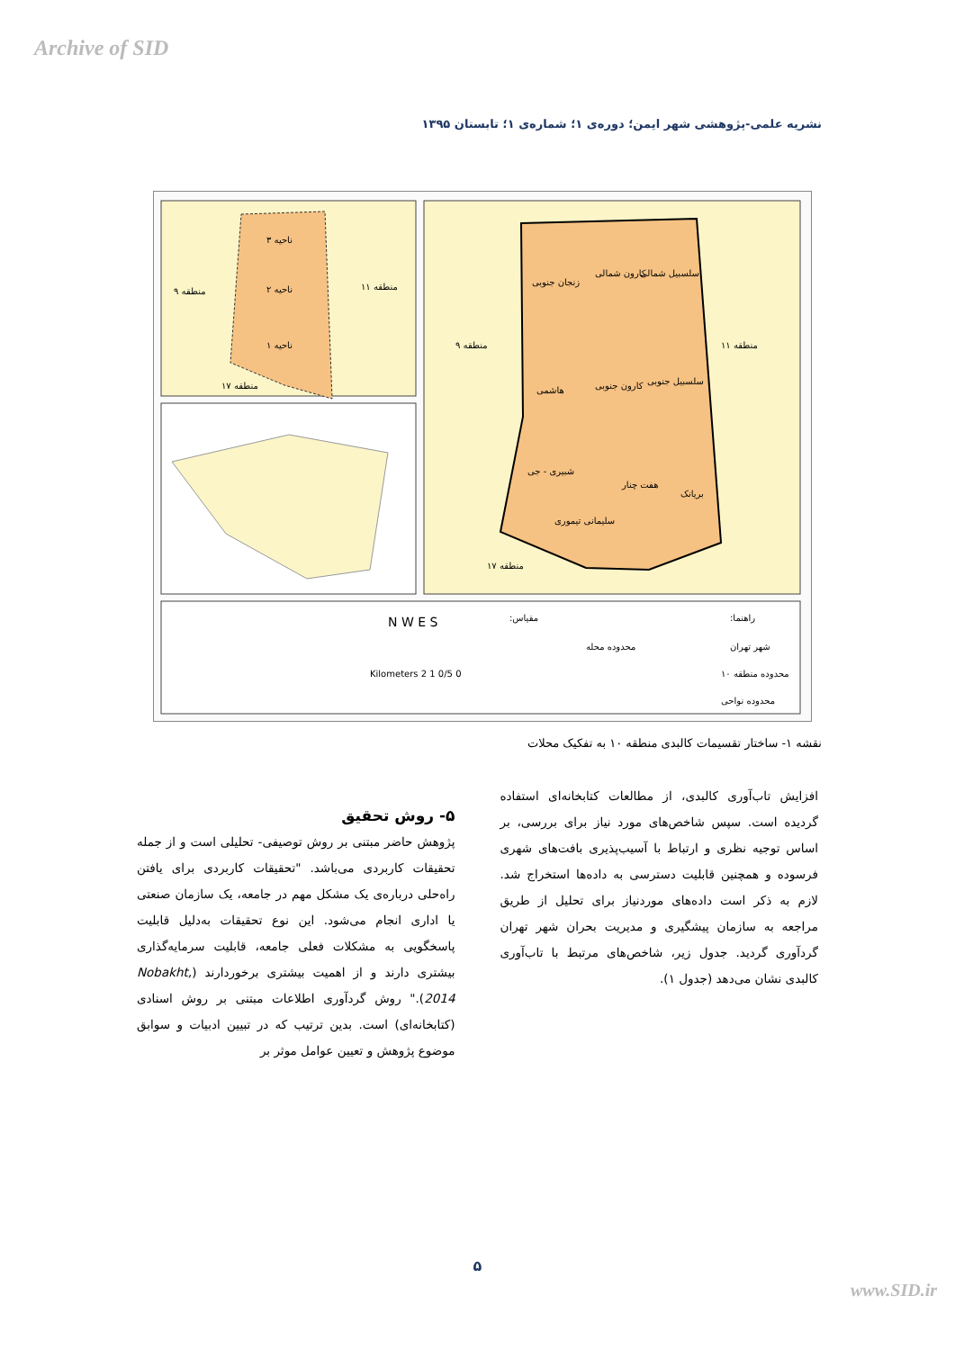Archive of SID
نشریه علمی-پژوهشی شهر ایمن؛ دوره‌ی ۱؛ شماره‌ی ۱؛ تابستان ۱۳۹۵
ناحیه ۳
ناحیه ۲
ناحیه ۱
منطقه ۹ منطقه ۱۱
منطقه ۱۷
زنجان جنوبی
کارون شمالی سلسبیل شمالی
منطقه ۹ منطقه ۱۱
هاشمی کارون جنوبی سلسبیل جنوبی
شبیری - جی
هفت چنار
بریانک
سلیمانی تیموری
منطقه ۱۷
راهنما: مقیاس:
شهر تهران محدوده محله
محدوده منطقه ۱۰
محدوده نواحی
N W E S
0 0/5 1 2 Kilometers
نقشه ۱- ساختار تقسیمات کالبدی منطقه ۱۰ به تفکیک محلات
۵- روش تحقیق
پژوهش حاضر مبتنی بر روش توصیفی- تحلیلی است و از جمله تحقیقات کاربردی می‌باشد. "تحقیقات کاربردی برای یافتن راه‌حلی درباره‌ی یک مشکل مهم در جامعه، یک سازمان صنعتی یا اداری انجام می‌شود. این نوع تحقیقات به‌دلیل قابلیت پاسخگویی به مشکلات فعلی جامعه، قابلیت سرمایه‌گذاری بیشتری دارند و از اهمیت بیشتری برخوردارند (Nobakht, 2014)." روش گردآوری اطلاعات مبتنی بر روش اسنادی (کتابخانه‌ای) است. بدین ترتیب که در تبیین ادبیات و سوابق موضوع پژوهش و تعیین عوامل موثر بر
افزایش تاب‌آوری کالبدی، از مطالعات کتابخانه‌ای استفاده گردیده است. سپس شاخص‌های مورد نیاز برای بررسی، بر اساس توجیه نظری و ارتباط با آسیب‌پذیری بافت‌های شهری فرسوده و همچنین قابلیت دسترسی به داده‌ها استخراج شد. لازم به ذکر است داده‌های موردنیاز برای تحلیل از طریق مراجعه به سازمان پیشگیری و مدیریت بحران شهر تهران گردآوری گردید. جدول زیر، شاخص‌های مرتبط با تاب‌آوری کالبدی نشان می‌دهد (جدول ۱).
۵
www.SID.ir